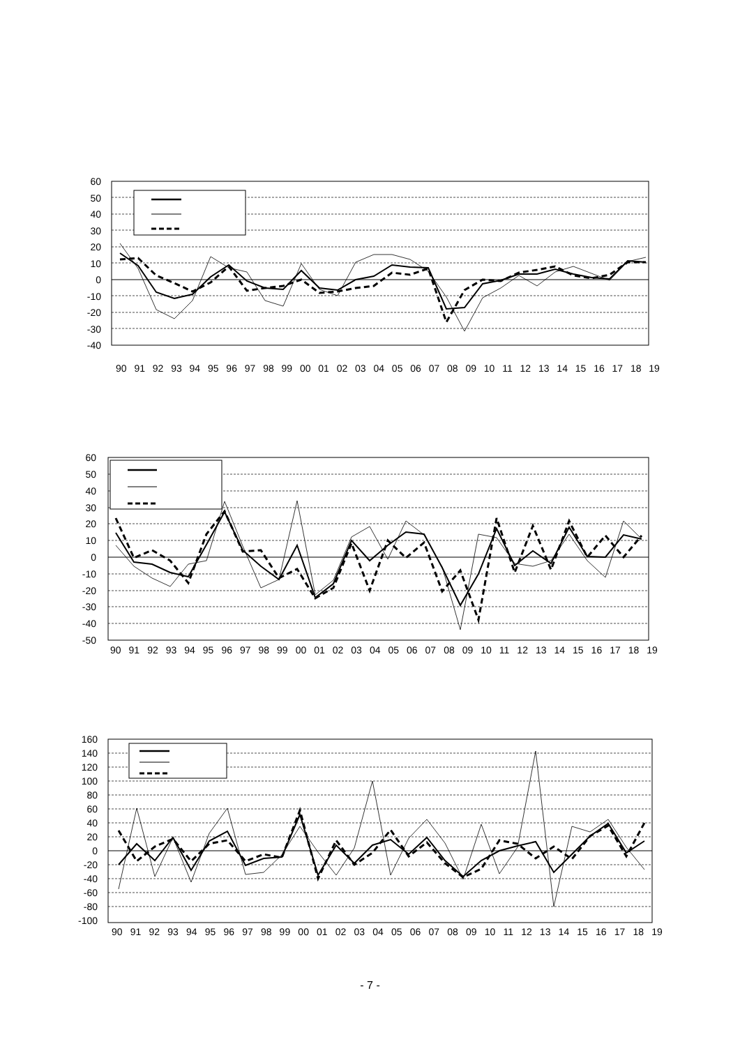60
50
40
30
20
10
0
-10
-20
-30
-40
90 91 92 93 94 95 96 97 98 99 00 01 02 03 04 05 06 07 08 09 10 11 12 13 14 15 16 17 18 19
60
50
40
30
20
10
0
-10
-20
-30
-40
-50
90 91 92 93 94 95 96 97 98 99 00 01 02 03 04 05 06 07 08 09 10 11 12 13 14 15 16 17 18 19
160
140
120
100
80
60
40
20
0
-20
-40
-60
-80
-100
90 91 92 93 94 95 96 97 98 99 00 01 02 03 04 05 06 07 08 09 10 11 12 13 14 15 16 17 18 19
- 7 -